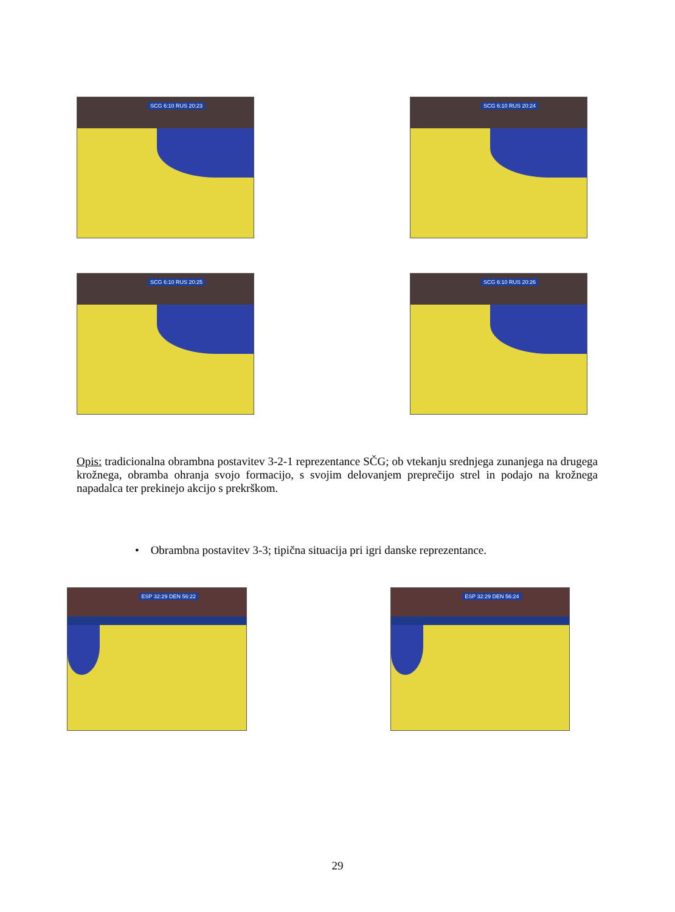SCG 6:10 RUS 20:23
SCG 6:10 RUS 20:24
SCG 6:10 RUS 20:25
SCG 6:10 RUS 20:26
Opis: tradicionalna obrambna postavitev 3-2-1 reprezentance SČG; ob vtekanju srednjega zunanjega na drugega krožnega, obramba ohranja svojo formacijo, s svojim delovanjem preprečijo strel in podajo na krožnega napadalca ter prekinejo akcijo s prekrškom.
• Obrambna postavitev 3-3; tipična situacija pri igri danske reprezentance.
ESP 32:29 DEN 56:22
ESP 32:29 DEN 56:24
29